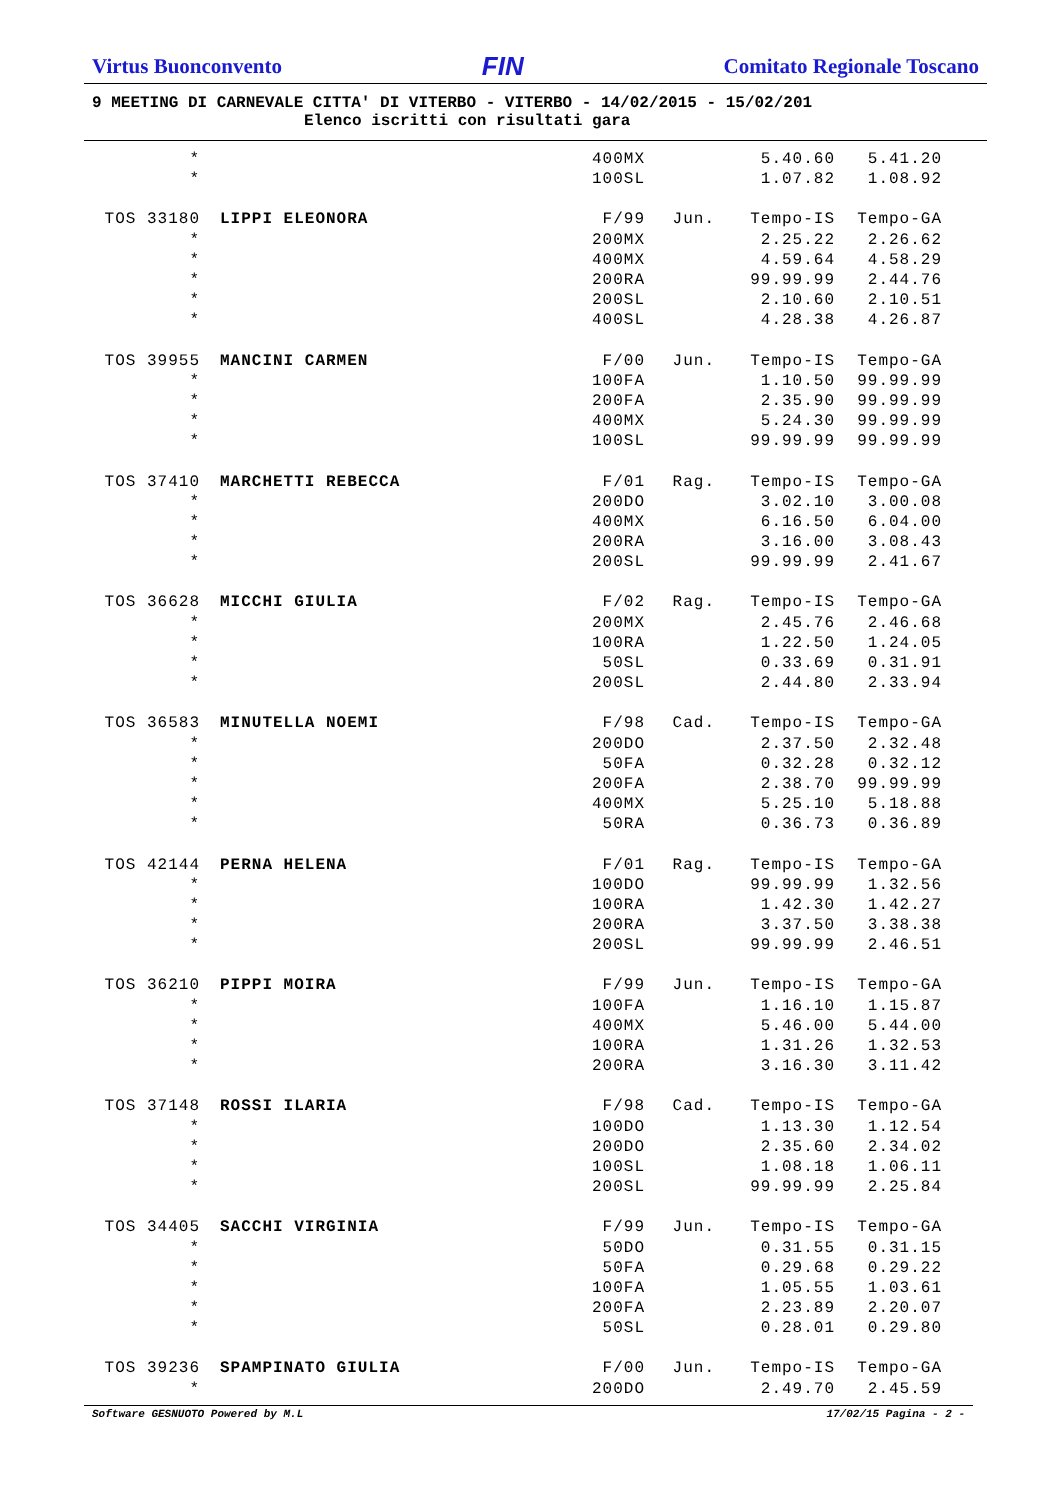Virtus Buonconvento FIN Comitato Regionale Toscano
9 MEETING DI CARNEVALE CITTA' DI VITERBO - VITERBO - 14/02/2015 - 15/02/201
Elenco iscritti con risultati gara
| * | | 400MX | | 5.40.60 | 5.41.20 |
| * | | 100SL | | 1.07.82 | 1.08.92 |
| TOS 33180 | LIPPI ELEONORA | F/99 | Jun. | Tempo-IS | Tempo-GA |
| * | | 200MX | | 2.25.22 | 2.26.62 |
| * | | 400MX | | 4.59.64 | 4.58.29 |
| * | | 200RA | | 99.99.99 | 2.44.76 |
| * | | 200SL | | 2.10.60 | 2.10.51 |
| * | | 400SL | | 4.28.38 | 4.26.87 |
| TOS 39955 | MANCINI CARMEN | F/00 | Jun. | Tempo-IS | Tempo-GA |
| * | | 100FA | | 1.10.50 | 99.99.99 |
| * | | 200FA | | 2.35.90 | 99.99.99 |
| * | | 400MX | | 5.24.30 | 99.99.99 |
| * | | 100SL | | 99.99.99 | 99.99.99 |
| TOS 37410 | MARCHETTI REBECCA | F/01 | Rag. | Tempo-IS | Tempo-GA |
| * | | 200DO | | 3.02.10 | 3.00.08 |
| * | | 400MX | | 6.16.50 | 6.04.00 |
| * | | 200RA | | 3.16.00 | 3.08.43 |
| * | | 200SL | | 99.99.99 | 2.41.67 |
| TOS 36628 | MICCHI GIULIA | F/02 | Rag. | Tempo-IS | Tempo-GA |
| * | | 200MX | | 2.45.76 | 2.46.68 |
| * | | 100RA | | 1.22.50 | 1.24.05 |
| * | | 50SL | | 0.33.69 | 0.31.91 |
| * | | 200SL | | 2.44.80 | 2.33.94 |
| TOS 36583 | MINUTELLA NOEMI | F/98 | Cad. | Tempo-IS | Tempo-GA |
| * | | 200DO | | 2.37.50 | 2.32.48 |
| * | | 50FA | | 0.32.28 | 0.32.12 |
| * | | 200FA | | 2.38.70 | 99.99.99 |
| * | | 400MX | | 5.25.10 | 5.18.88 |
| * | | 50RA | | 0.36.73 | 0.36.89 |
| TOS 42144 | PERNA HELENA | F/01 | Rag. | Tempo-IS | Tempo-GA |
| * | | 100DO | | 99.99.99 | 1.32.56 |
| * | | 100RA | | 1.42.30 | 1.42.27 |
| * | | 200RA | | 3.37.50 | 3.38.38 |
| * | | 200SL | | 99.99.99 | 2.46.51 |
| TOS 36210 | PIPPI MOIRA | F/99 | Jun. | Tempo-IS | Tempo-GA |
| * | | 100FA | | 1.16.10 | 1.15.87 |
| * | | 400MX | | 5.46.00 | 5.44.00 |
| * | | 100RA | | 1.31.26 | 1.32.53 |
| * | | 200RA | | 3.16.30 | 3.11.42 |
| TOS 37148 | ROSSI ILARIA | F/98 | Cad. | Tempo-IS | Tempo-GA |
| * | | 100DO | | 1.13.30 | 1.12.54 |
| * | | 200DO | | 2.35.60 | 2.34.02 |
| * | | 100SL | | 1.08.18 | 1.06.11 |
| * | | 200SL | | 99.99.99 | 2.25.84 |
| TOS 34405 | SACCHI VIRGINIA | F/99 | Jun. | Tempo-IS | Tempo-GA |
| * | | 50DO | | 0.31.55 | 0.31.15 |
| * | | 50FA | | 0.29.68 | 0.29.22 |
| * | | 100FA | | 1.05.55 | 1.03.61 |
| * | | 200FA | | 2.23.89 | 2.20.07 |
| * | | 50SL | | 0.28.01 | 0.29.80 |
| TOS 39236 | SPAMPINATO GIULIA | F/00 | Jun. | Tempo-IS | Tempo-GA |
| * | | 200DO | | 2.49.70 | 2.45.59 |
Software GESNUOTO Powered by M.L 17/02/15 Pagina - 2 -